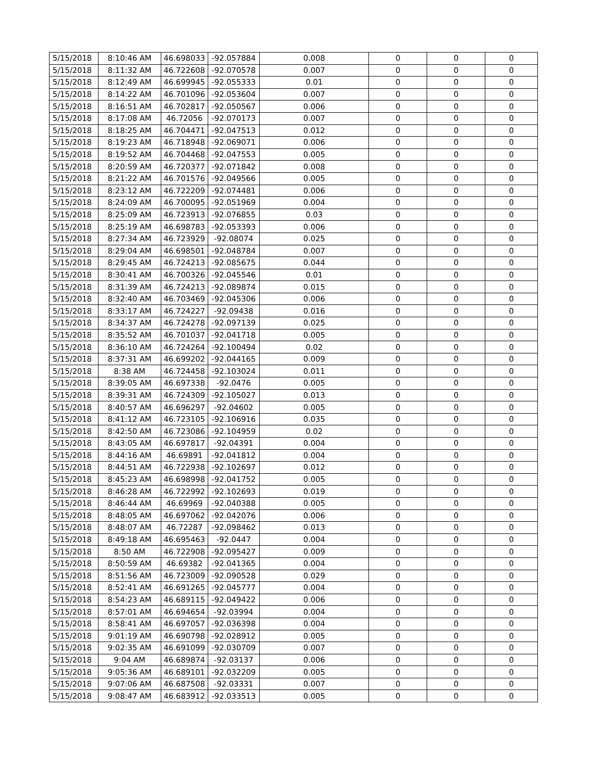| 5/15/2018 | 8:10:46 AM | 46.698033 | -92.057884 | 0.008 | 0 | 0 | 0 |
| 5/15/2018 | 8:11:32 AM | 46.722608 | -92.070578 | 0.007 | 0 | 0 | 0 |
| 5/15/2018 | 8:12:49 AM | 46.699945 | -92.055333 | 0.01 | 0 | 0 | 0 |
| 5/15/2018 | 8:14:22 AM | 46.701096 | -92.053604 | 0.007 | 0 | 0 | 0 |
| 5/15/2018 | 8:16:51 AM | 46.702817 | -92.050567 | 0.006 | 0 | 0 | 0 |
| 5/15/2018 | 8:17:08 AM | 46.72056 | -92.070173 | 0.007 | 0 | 0 | 0 |
| 5/15/2018 | 8:18:25 AM | 46.704471 | -92.047513 | 0.012 | 0 | 0 | 0 |
| 5/15/2018 | 8:19:23 AM | 46.718948 | -92.069071 | 0.006 | 0 | 0 | 0 |
| 5/15/2018 | 8:19:52 AM | 46.704468 | -92.047553 | 0.005 | 0 | 0 | 0 |
| 5/15/2018 | 8:20:59 AM | 46.720377 | -92.071842 | 0.008 | 0 | 0 | 0 |
| 5/15/2018 | 8:21:22 AM | 46.701576 | -92.049566 | 0.005 | 0 | 0 | 0 |
| 5/15/2018 | 8:23:12 AM | 46.722209 | -92.074481 | 0.006 | 0 | 0 | 0 |
| 5/15/2018 | 8:24:09 AM | 46.700095 | -92.051969 | 0.004 | 0 | 0 | 0 |
| 5/15/2018 | 8:25:09 AM | 46.723913 | -92.076855 | 0.03 | 0 | 0 | 0 |
| 5/15/2018 | 8:25:19 AM | 46.698783 | -92.053393 | 0.006 | 0 | 0 | 0 |
| 5/15/2018 | 8:27:34 AM | 46.723929 | -92.08074 | 0.025 | 0 | 0 | 0 |
| 5/15/2018 | 8:29:04 AM | 46.698501 | -92.048784 | 0.007 | 0 | 0 | 0 |
| 5/15/2018 | 8:29:45 AM | 46.724213 | -92.085675 | 0.044 | 0 | 0 | 0 |
| 5/15/2018 | 8:30:41 AM | 46.700326 | -92.045546 | 0.01 | 0 | 0 | 0 |
| 5/15/2018 | 8:31:39 AM | 46.724213 | -92.089874 | 0.015 | 0 | 0 | 0 |
| 5/15/2018 | 8:32:40 AM | 46.703469 | -92.045306 | 0.006 | 0 | 0 | 0 |
| 5/15/2018 | 8:33:17 AM | 46.724227 | -92.09438 | 0.016 | 0 | 0 | 0 |
| 5/15/2018 | 8:34:37 AM | 46.724278 | -92.097139 | 0.025 | 0 | 0 | 0 |
| 5/15/2018 | 8:35:52 AM | 46.701037 | -92.041718 | 0.005 | 0 | 0 | 0 |
| 5/15/2018 | 8:36:10 AM | 46.724264 | -92.100494 | 0.02 | 0 | 0 | 0 |
| 5/15/2018 | 8:37:31 AM | 46.699202 | -92.044165 | 0.009 | 0 | 0 | 0 |
| 5/15/2018 | 8:38 AM | 46.724458 | -92.103024 | 0.011 | 0 | 0 | 0 |
| 5/15/2018 | 8:39:05 AM | 46.697338 | -92.0476 | 0.005 | 0 | 0 | 0 |
| 5/15/2018 | 8:39:31 AM | 46.724309 | -92.105027 | 0.013 | 0 | 0 | 0 |
| 5/15/2018 | 8:40:57 AM | 46.696297 | -92.04602 | 0.005 | 0 | 0 | 0 |
| 5/15/2018 | 8:41:12 AM | 46.723105 | -92.106916 | 0.035 | 0 | 0 | 0 |
| 5/15/2018 | 8:42:50 AM | 46.723086 | -92.104959 | 0.02 | 0 | 0 | 0 |
| 5/15/2018 | 8:43:05 AM | 46.697817 | -92.04391 | 0.004 | 0 | 0 | 0 |
| 5/15/2018 | 8:44:16 AM | 46.69891 | -92.041812 | 0.004 | 0 | 0 | 0 |
| 5/15/2018 | 8:44:51 AM | 46.722938 | -92.102697 | 0.012 | 0 | 0 | 0 |
| 5/15/2018 | 8:45:23 AM | 46.698998 | -92.041752 | 0.005 | 0 | 0 | 0 |
| 5/15/2018 | 8:46:28 AM | 46.722992 | -92.102693 | 0.019 | 0 | 0 | 0 |
| 5/15/2018 | 8:46:44 AM | 46.69969 | -92.040388 | 0.005 | 0 | 0 | 0 |
| 5/15/2018 | 8:48:05 AM | 46.697062 | -92.042076 | 0.006 | 0 | 0 | 0 |
| 5/15/2018 | 8:48:07 AM | 46.72287 | -92.098462 | 0.013 | 0 | 0 | 0 |
| 5/15/2018 | 8:49:18 AM | 46.695463 | -92.0447 | 0.004 | 0 | 0 | 0 |
| 5/15/2018 | 8:50 AM | 46.722908 | -92.095427 | 0.009 | 0 | 0 | 0 |
| 5/15/2018 | 8:50:59 AM | 46.69382 | -92.041365 | 0.004 | 0 | 0 | 0 |
| 5/15/2018 | 8:51:56 AM | 46.723009 | -92.090528 | 0.029 | 0 | 0 | 0 |
| 5/15/2018 | 8:52:41 AM | 46.691265 | -92.045777 | 0.004 | 0 | 0 | 0 |
| 5/15/2018 | 8:54:23 AM | 46.689115 | -92.049422 | 0.006 | 0 | 0 | 0 |
| 5/15/2018 | 8:57:01 AM | 46.694654 | -92.03994 | 0.004 | 0 | 0 | 0 |
| 5/15/2018 | 8:58:41 AM | 46.697057 | -92.036398 | 0.004 | 0 | 0 | 0 |
| 5/15/2018 | 9:01:19 AM | 46.690798 | -92.028912 | 0.005 | 0 | 0 | 0 |
| 5/15/2018 | 9:02:35 AM | 46.691099 | -92.030709 | 0.007 | 0 | 0 | 0 |
| 5/15/2018 | 9:04 AM | 46.689874 | -92.03137 | 0.006 | 0 | 0 | 0 |
| 5/15/2018 | 9:05:36 AM | 46.689101 | -92.032209 | 0.005 | 0 | 0 | 0 |
| 5/15/2018 | 9:07:06 AM | 46.687508 | -92.03331 | 0.007 | 0 | 0 | 0 |
| 5/15/2018 | 9:08:47 AM | 46.683912 | -92.033513 | 0.005 | 0 | 0 | 0 |